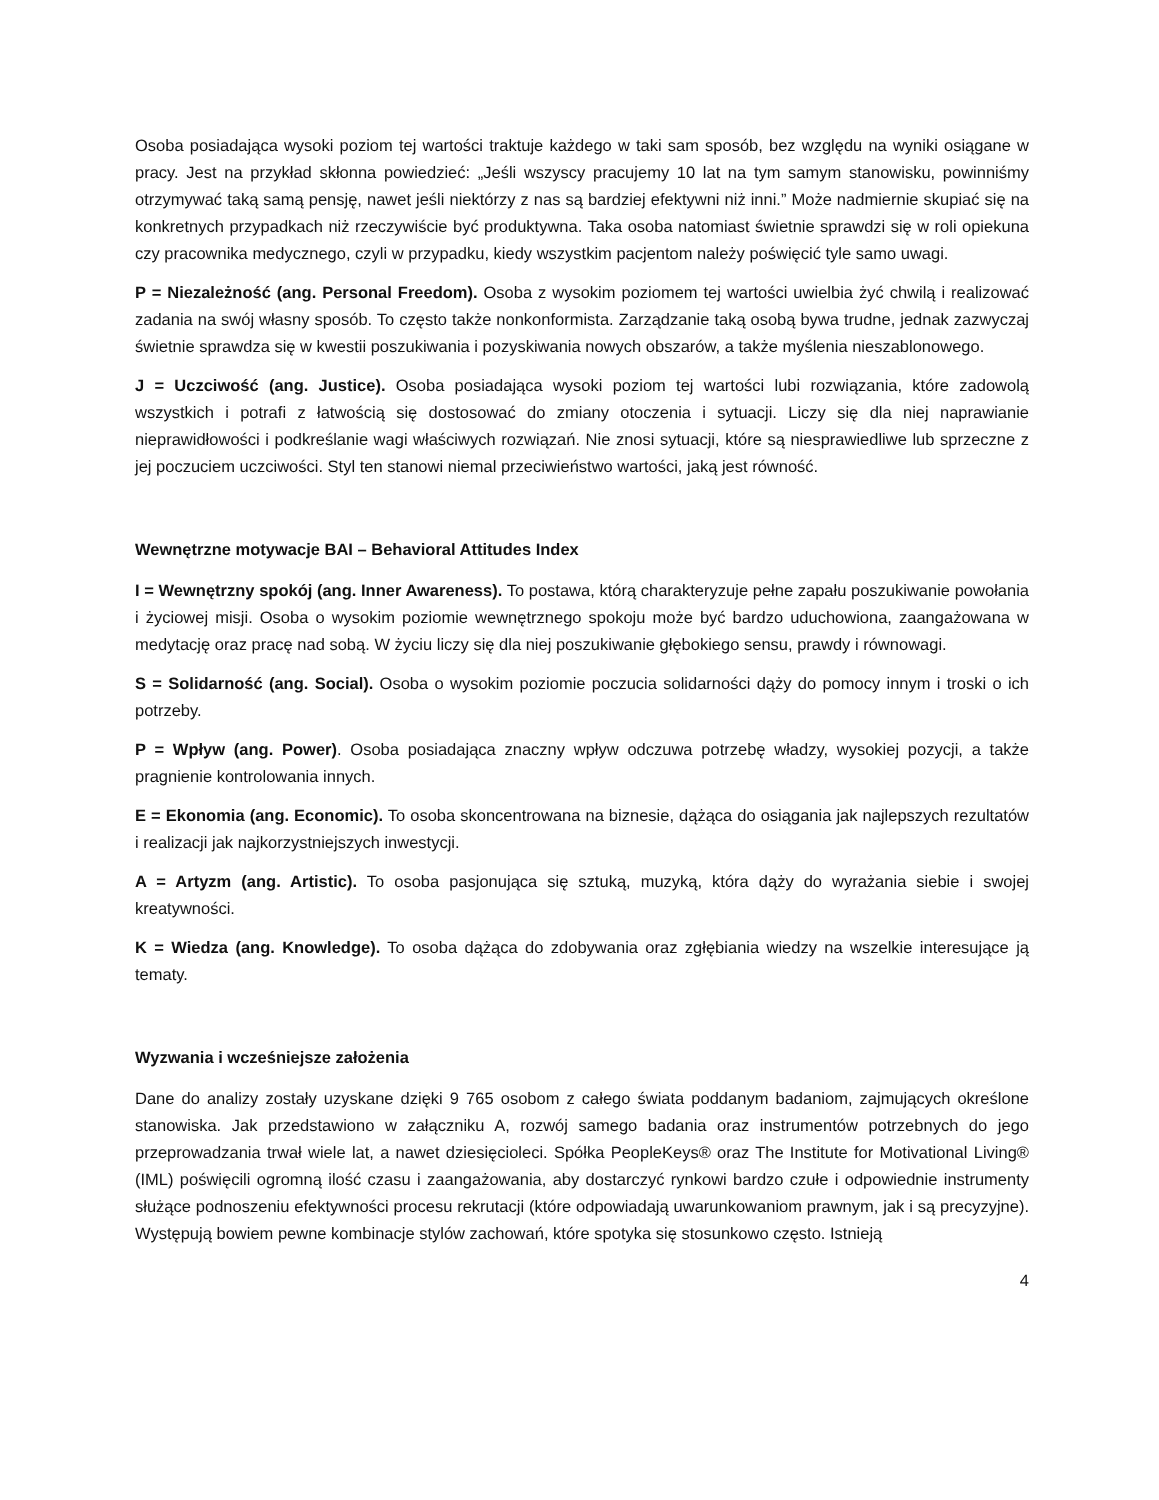Osoba posiadająca wysoki poziom tej wartości traktuje każdego w taki sam sposób, bez względu na wyniki osiągane w pracy. Jest na przykład skłonna powiedzieć: „Jeśli wszyscy pracujemy 10 lat na tym samym stanowisku, powinniśmy otrzymywać taką samą pensję, nawet jeśli niektórzy z nas są bardziej efektywni niż inni.” Może nadmiernie skupiać się na konkretnych przypadkach niż rzeczywiście być produktywna. Taka osoba natomiast świetnie sprawdzi się w roli opiekuna czy pracownika medycznego, czyli w przypadku, kiedy wszystkim pacjentom należy poświęcić tyle samo uwagi.
P = Niezależność (ang. Personal Freedom). Osoba z wysokim poziomem tej wartości uwielbia żyć chwilą i realizować zadania na swój własny sposób. To często także nonkonformista. Zarządzanie taką osobą bywa trudne, jednak zazwyczaj świetnie sprawdza się w kwestii poszukiwania i pozyskiwania nowych obszarów, a także myślenia nieszablonowego.
J = Uczciwość (ang. Justice). Osoba posiadająca wysoki poziom tej wartości lubi rozwiązania, które zadowolą wszystkich i potrafi z łatwością się dostosować do zmiany otoczenia i sytuacji. Liczy się dla niej naprawianie nieprawidłowości i podkreślanie wagi właściwych rozwiązań. Nie znosi sytuacji, które są niesprawiedliwe lub sprzeczne z jej poczuciem uczciwości. Styl ten stanowi niemal przeciwieństwo wartości, jaką jest równość.
Wewnętrzne motywacje BAI – Behavioral Attitudes Index
I = Wewnętrzny spokój (ang. Inner Awareness). To postawa, którą charakteryzuje pełne zapału poszukiwanie powołania i życiowej misji. Osoba o wysokim poziomie wewnętrznego spokoju może być bardzo uduchowiona, zaangażowana w medytację oraz pracę nad sobą. W życiu liczy się dla niej poszukiwanie głębokiego sensu, prawdy i równowagi.
S = Solidarność (ang. Social). Osoba o wysokim poziomie poczucia solidarności dąży do pomocy innym i troski o ich potrzeby.
P = Wpływ (ang. Power). Osoba posiadająca znaczny wpływ odczuwa potrzebę władzy, wysokiej pozycji, a także pragnienie kontrolowania innych.
E = Ekonomia (ang. Economic). To osoba skoncentrowana na biznesie, dążąca do osiągania jak najlepszych rezultatów i realizacji jak najkorzystniejszych inwestycji.
A = Artyzm (ang. Artistic). To osoba pasjonująca się sztuką, muzyką, która dąży do wyrażania siebie i swojej kreatywności.
K = Wiedza (ang. Knowledge). To osoba dążąca do zdobywania oraz zgłębiania wiedzy na wszelkie interesujące ją tematy.
Wyzwania i wcześniejsze założenia
Dane do analizy zostały uzyskane dzięki 9 765 osobom z całego świata poddanym badaniom, zajmujących określone stanowiska. Jak przedstawiono w załączniku A, rozwój samego badania oraz instrumentów potrzebnych do jego przeprowadzania trwał wiele lat, a nawet dziesięcioleci. Spółka PeopleKeys® oraz The Institute for Motivational Living® (IML) poświęcili ogromną ilość czasu i zaangażowania, aby dostarczyć rynkowi bardzo czułe i odpowiednie instrumenty służące podnoszeniu efektywności procesu rekrutacji (które odpowiadają uwarunkowaniom prawnym, jak i są precyzyjne). Występują bowiem pewne kombinacje stylów zachowań, które spotyka się stosunkowo często. Istnieją
4